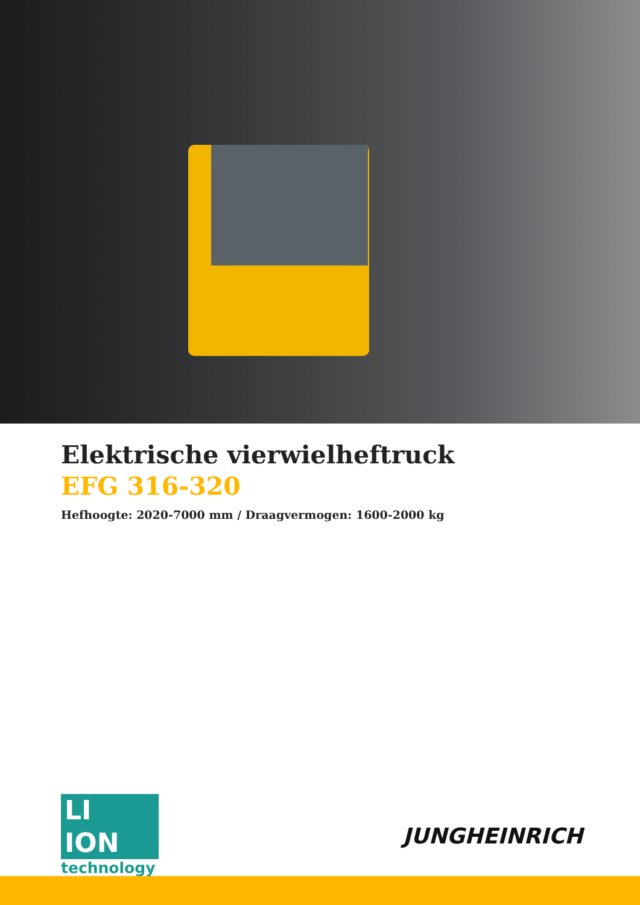Elektrische vierwielheftruck
EFG 316-320
Hefhoogte: 2020-7000 mm / Draagvermogen: 1600-2000 kg
LI ION
technology
JUNGHEINRICH